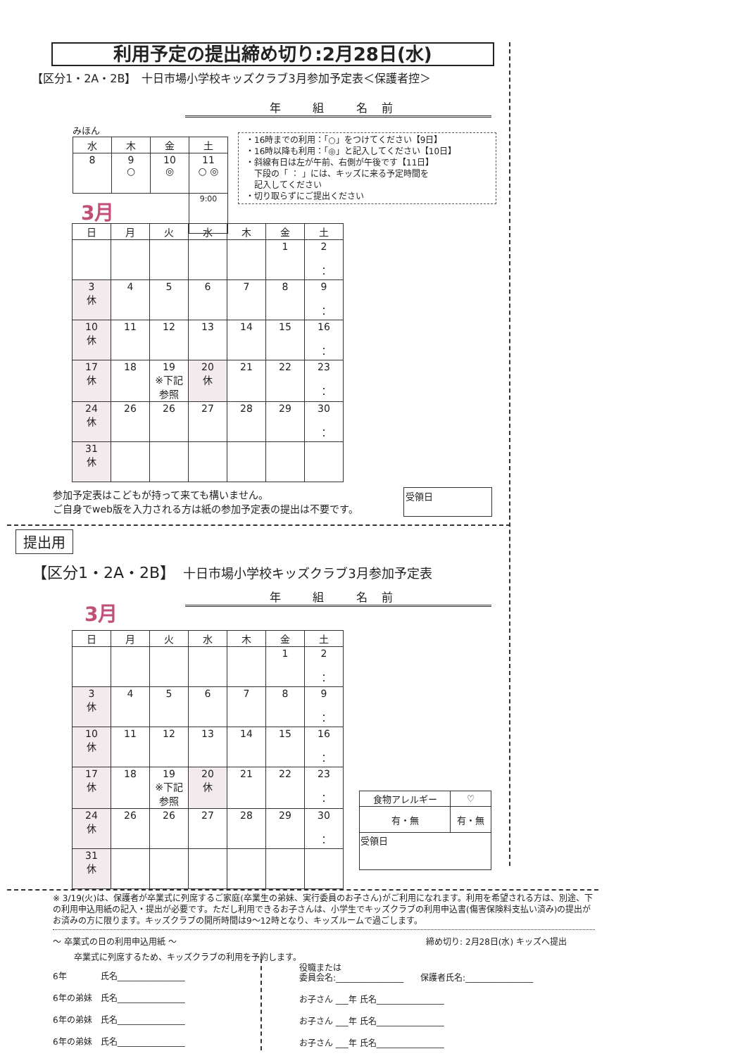利用予定の提出締め切り:2月28日(水)
【区分1・2A・2B】　十日市場小学校キッズクラブ3月参加予定表＜保護者控＞
年 組 名前
みほん
| 水 | 木 | 金 | 土 |
| --- | --- | --- | --- |
| 8 | 9 ○ | 10 ◎ | 11 ○ ◎ |
| | | | 9:00 |
・16時までの利用：「○」をつけてください【9日】
・16時以降も利用：「◎」と記入してください【10日】
・斜線有日は左が午前、右側が午後です【11日】
　下段の「 ： 」には、キッズに来る予定時間を
　記入してください
・切り取らずにご提出ください
3月
| 日 | 月 | 火 | 水 | 木 | 金 | 土 |
| --- | --- | --- | --- | --- | --- | --- |
| | | | | | 1 | 2 ： |
| 3 休 | 4 | 5 | 6 | 7 | 8 | 9 ： |
| 10 休 | 11 | 12 | 13 | 14 | 15 | 16 ： |
| 17 休 | 18 | 19 ※下記 参照 | 20 休 | 21 | 22 | 23 ： |
| 24 休 | 26 | 26 | 27 | 28 | 29 | 30 ： |
| 31 休 | | | | | | |
参加予定表はこどもが持って来ても構いません。
ご自身でweb版を入力される方は紙の参加予定表の提出は不要です。
受領日
提出用
【区分1・2A・2B】　十日市場小学校キッズクラブ3月参加予定表
年 組 名前
3月
| 日 | 月 | 火 | 水 | 木 | 金 | 土 |
| --- | --- | --- | --- | --- | --- | --- |
| | | | | | 1 | 2 ： |
| 3 休 | 4 | 5 | 6 | 7 | 8 | 9 ： |
| 10 休 | 11 | 12 | 13 | 14 | 15 | 16 ： |
| 17 休 | 18 | 19 ※下記 参照 | 20 休 | 21 | 22 | 23 ： |
| 24 休 | 26 | 26 | 27 | 28 | 29 | 30 ： |
| 31 休 | | | | | | |
| 食物アレルギー | ♡ |
| 有・無 | 有・無 |
| 受領日 | |
※ 3/19(火)は、保護者が卒業式に列席するご家庭(卒業生の弟妹、実行委員のお子さん)がご利用になれます。利用を希望される方は、別途、下の利用申込用紙の記入・提出が必要です。ただし利用できるお子さんは、小学生でキッズクラブの利用申込書(傷害保険料支払い済み)の提出がお済みの方に限ります。キッズクラブの開所時間は9〜12時となり、キッズルームで過ごします。
〜 卒業式の日の利用申込用紙 〜 締め切り: 2月28日(水) キッズへ提出
卒業式に列席するため、キッズクラブの利用を予約します。
6年　　　　氏名________________
6年の弟妹　氏名________________
6年の弟妹　氏名________________
6年の弟妹　氏名________________
役職または
委員会名:________________　　保護者氏名:________________
お子さん ___年 氏名________________
お子さん ___年 氏名________________
お子さん ___年 氏名________________